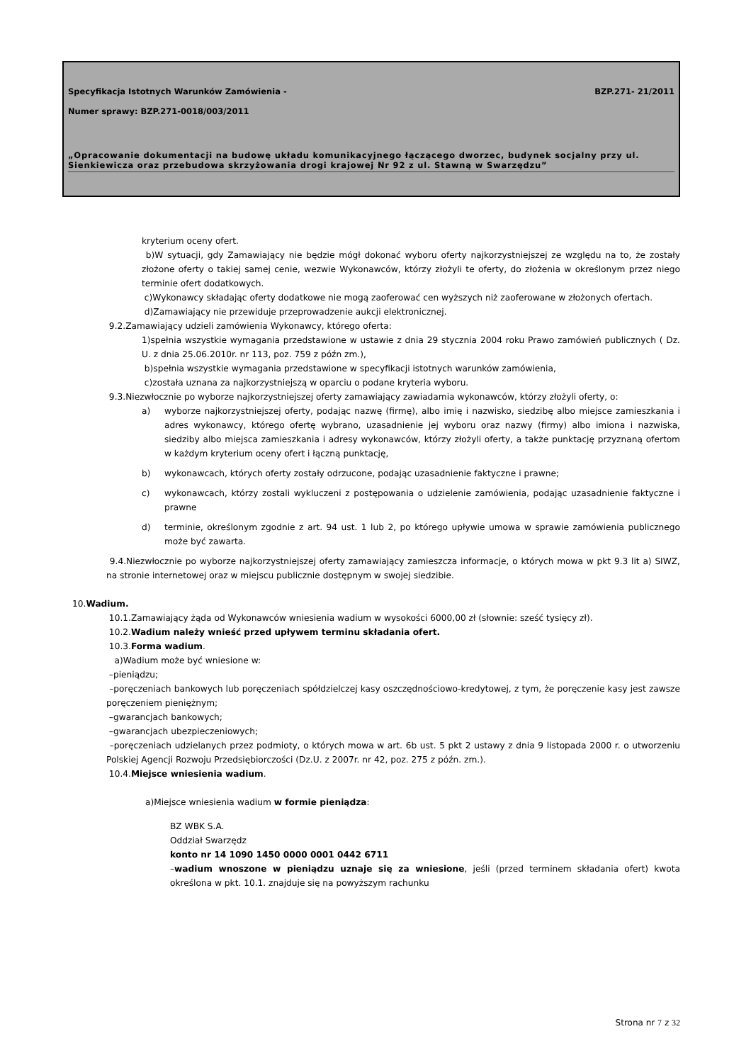Specyfikacja Istotnych Warunków Zamówienia - BZP.271- 21/2011
Numer sprawy: BZP.271-0018/003/2011
„Opracowanie dokumentacji na budowę układu komunikacyjnego łączącego dworzec, budynek socjalny przy ul. Sienkiewicza oraz przebudowa skrzyżowania drogi krajowej Nr 92 z ul. Stawną w Swarzędzu”
kryterium oceny ofert.
b)W sytuacji, gdy Zamawiający nie będzie mógł dokonać wyboru oferty najkorzystniejszej ze względu na to, że zostały złożone oferty o takiej samej cenie, wezwie Wykonawców, którzy złożyli te oferty, do złożenia w określonym przez niego terminie ofert dodatkowych.
c)Wykonawcy składając oferty dodatkowe nie mogą zaoferować cen wyższych niż zaoferowane w złożonych ofertach.
d)Zamawiający nie przewiduje przeprowadzenie aukcji elektronicznej.
9.2.Zamawiający udzieli zamówienia Wykonawcy, którego oferta:
1)spełnia wszystkie wymagania przedstawione w ustawie z dnia 29 stycznia 2004 roku Prawo zamówień publicznych ( Dz. U. z dnia 25.06.2010r. nr 113, poz. 759 z późn zm.),
b)spełnia wszystkie wymagania przedstawione w specyfikacji istotnych warunków zamówienia,
c)została uznana za najkorzystniejszą w oparciu o podane kryteria wyboru.
9.3.Niezwłocznie po wyborze najkorzystniejszej oferty zamawiający zawiadamia wykonawców, którzy złożyli oferty, o:
a) wyborze najkorzystniejszej oferty, podając nazwę (firmę), albo imię i nazwisko, siedzibę albo miejsce zamieszkania i adres wykonawcy, którego ofertę wybrano, uzasadnienie jej wyboru oraz nazwy (firmy) albo imiona i nazwiska, siedziby albo miejsca zamieszkania i adresy wykonawców, którzy złożyli oferty, a także punktację przyznaną ofertom w każdym kryterium oceny ofert i łączną punktację,
b) wykonawcach, których oferty zostały odrzucone, podając uzasadnienie faktyczne i prawne;
c) wykonawcach, którzy zostali wykluczeni z postępowania o udzielenie zamówienia, podając uzasadnienie faktyczne i prawne
d) terminie, określonym zgodnie z art. 94 ust. 1 lub 2, po którego upływie umowa w sprawie zamówienia publicznego może być zawarta.
9.4.Niezwłocznie po wyborze najkorzystniejszej oferty zamawiający zamieszcza informacje, o których mowa w pkt 9.3 lit a) SIWZ, na stronie internetowej oraz w miejscu publicznie dostępnym w swojej siedzibie.
10.Wadium.
10.1.Zamawiający żąda od Wykonawców wniesienia wadium w wysokości 6000,00 zł (słownie: sześć tysięcy zł).
10.2.Wadium należy wnieść przed upływem terminu składania ofert.
10.3.Forma wadium.
a)Wadium może być wniesione w:
–pieniądzu;
–poręczeniach bankowych lub poręczeniach spółdzielczej kasy oszczędnościowo-kredytowej, z tym, że poręczenie kasy jest zawsze poręczeniem pieniężnym;
–gwarancjach bankowych;
–gwarancjach ubezpieczeniowych;
–poręczeniach udzielanych przez podmioty, o których mowa w art. 6b ust. 5 pkt 2 ustawy z dnia 9 listopada 2000 r. o utworzeniu Polskiej Agencji Rozwoju Przedsiębiorczości (Dz.U. z 2007r. nr 42, poz. 275 z późn. zm.).
10.4.Miejsce wniesienia wadium.
a)Miejsce wniesienia wadium w formie pieniądza:
BZ WBK S.A.
Oddział Swarzędz
konto nr 14 1090 1450 0000 0001 0442 6711
–wadium wnoszone w pieniądzu uznaje się za wniesione, jeśli (przed terminem składania ofert) kwota określona w pkt. 10.1. znajduje się na powyższym rachunku
Strona nr 7 z 32